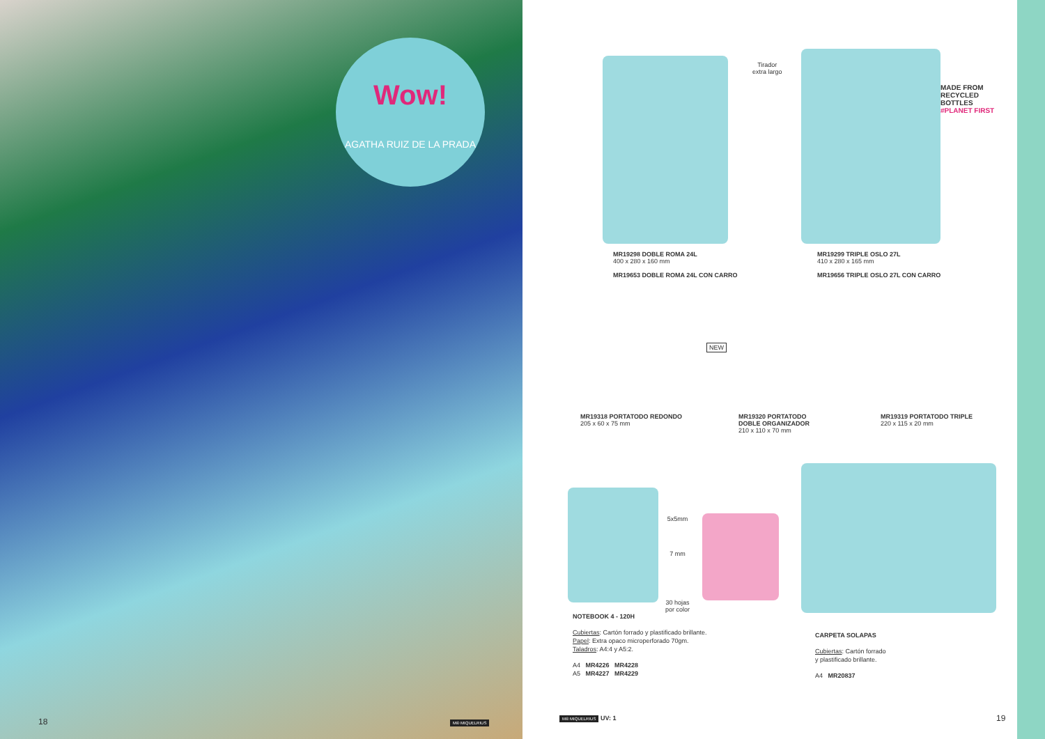Wow!
AGATHA RUIZ DE LA PRADA
18 M® MIQUELRIUS
Tirador
extra largo
MADE FROM
RECYCLED
BOTTLES
#PLANET FIRST
MR19298 DOBLE ROMA 24L
400 x 280 x 160 mm
MR19653 DOBLE ROMA 24L CON CARRO
MR19299 TRIPLE OSLO 27L
410 x 280 x 165 mm
MR19656 TRIPLE OSLO 27L CON CARRO
NEW
MR19318 PORTATODO REDONDO
205 x 60 x 75 mm
MR19320 PORTATODO
DOBLE ORGANIZADOR
210 x 110 x 70 mm
MR19319 PORTATODO TRIPLE
220 x 115 x 20 mm
5x5mm
7 mm
30 hojas
por color
NOTEBOOK 4 - 120H
Cubiertas: Cartón forrado y plastificado brillante.
Papel: Extra opaco microperforado 70gm.
Taladros: A4:4 y A5:2.
A4 MR4226 MR4228
A5 MR4227 MR4229
CARPETA SOLAPAS
Cubiertas: Cartón forrado
y plastificado brillante.
A4 MR20837
M® MIQUELRIUS UV: 1 19